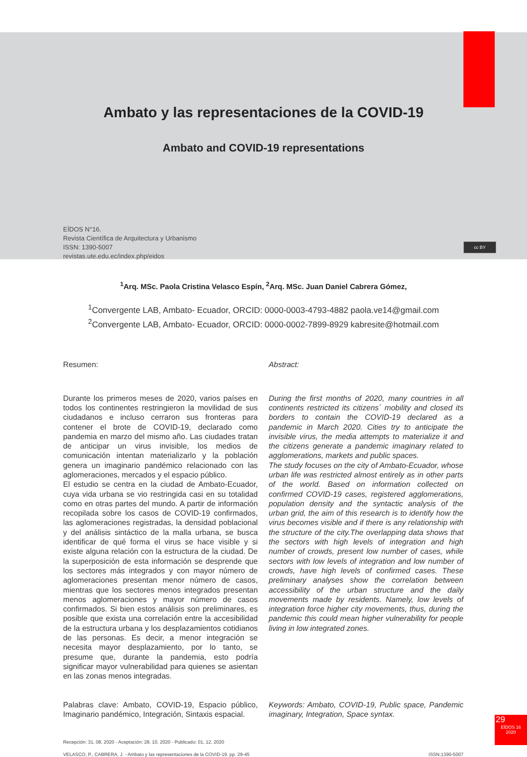Ambato y las representaciones de la COVID-19
Ambato and COVID-19 representations
EÍDOS N°16.
Revista Científica de Arquitectura y Urbanismo
ISSN: 1390-5007
revistas.ute.edu.ec/index.php/eidos
cc BY
<sup>1</sup> Arq. MSc. Paola Cristina Velasco Espín, <sup>2</sup>Arq. MSc. Juan Daniel Cabrera Gómez,
<sup>1</sup> Convergente LAB, Ambato- Ecuador, ORCID: 0000-0003-4793-4882 paola.ve14@gmail.com
<sup>2</sup> Convergente LAB, Ambato- Ecuador, ORCID: 0000-0002-7899-8929 kabresite@hotmail.com
Resumen:
Durante los primeros meses de 2020, varios países en todos los continentes restringieron la movilidad de sus ciudadanos e incluso cerraron sus fronteras para contener el brote de COVID-19, declarado como pandemia en marzo del mismo año. Las ciudades tratan de anticipar un virus invisible, los medios de comunicación intentan materializarlo y la población genera un imaginario pandémico relacionado con las aglomeraciones, mercados y el espacio público.
El estudio se centra en la ciudad de Ambato-Ecuador, cuya vida urbana se vio restringida casi en su totalidad como en otras partes del mundo. A partir de información recopilada sobre los casos de COVID-19 confirmados, las aglomeraciones registradas, la densidad poblacional y del análisis sintáctico de la malla urbana, se busca identificar de qué forma el virus se hace visible y si existe alguna relación con la estructura de la ciudad. De la superposición de esta información se desprende que los sectores más integrados y con mayor número de aglomeraciones presentan menor número de casos, mientras que los sectores menos integrados presentan menos aglomeraciones y mayor número de casos confirmados. Si bien estos análisis son preliminares, es posible que exista una correlación entre la accesibilidad de la estructura urbana y los desplazamientos cotidianos de las personas. Es decir, a menor integración se necesita mayor desplazamiento, por lo tanto, se presume que, durante la pandemia, esto podría significar mayor vulnerabilidad para quienes se asientan en las zonas menos integradas.
Palabras clave: Ambato, COVID-19, Espacio público, Imaginario pandémico, Integración, Sintaxis espacial.
Abstract:
During the first months of 2020, many countries in all continents restricted its citizens´ mobility and closed its borders to contain the COVID-19 declared as a pandemic in March 2020. Cities try to anticipate the invisible virus, the media attempts to materialize it and the citizens generate a pandemic imaginary related to agglomerations, markets and public spaces.
The study focuses on the city of Ambato-Ecuador, whose urban life was restricted almost entirely as in other parts of the world. Based on information collected on confirmed COVID-19 cases, registered agglomerations, population density and the syntactic analysis of the urban grid, the aim of this research is to identify how the virus becomes visible and if there is any relationship with the structure of the city.The overlapping data shows that the sectors with high levels of integration and high number of crowds, present low number of cases, while sectors with low levels of integration and low number of crowds, have high levels of confirmed cases. These preliminary analyses show the correlation between accessibility of the urban structure and the daily movements made by residents. Namely, low levels of integration force higher city movements, thus, during the pandemic this could mean higher vulnerability for people living in low integrated zones.
Keywords: Ambato, COVID-19, Public space, Pandemic imaginary, Integration, Space syntax.
Recepción: 31, 08, 2020 - Aceptación: 28, 10, 2020 - Publicado: 01, 12, 2020
VELASCO, P., CABRERA, J. - Ambato y las representaciones de la COVID-19. pp. 29-45 ISSN:1390-5007
29
EÍDOS 16
2020